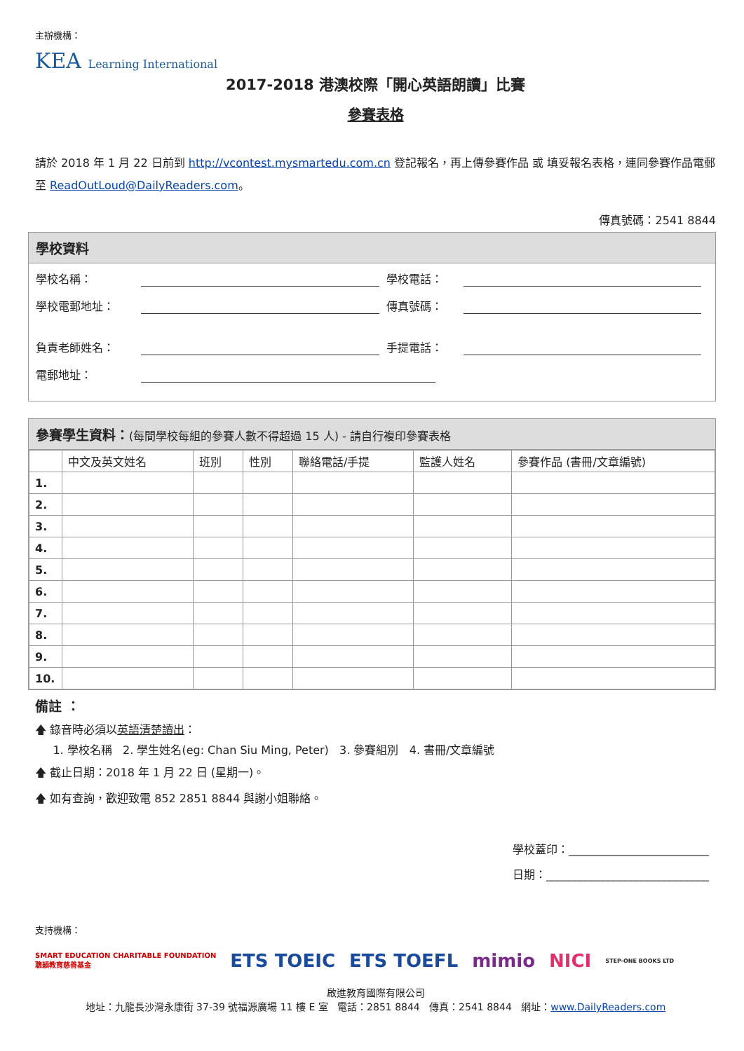主辦機構：
KEA Learning International
2017-2018 港澳校際「開心英語朗讀」比賽
參賽表格
請於 2018 年 1 月 22 日前到 http://vcontest.mysmartedu.com.cn 登記報名，再上傳參賽作品 或 填妥報名表格，連同參賽作品電郵至 ReadOutLoud@DailyReaders.com。
傳真號碼：2541 8844
學校資料
學校名稱： 學校電話：
學校電郵地址： 傳真號碼：
負責老師姓名： 手提電話：
電郵地址：
參賽學生資料：(每間學校每組的參賽人數不得超過 15 人) - 請自行複印參賽表格
| | 中文及英文姓名 | 班別 | 性別 | 聯絡電話/手提 | 監護人姓名 | 參賽作品 (書冊/文章編號) |
| --- | --- | --- | --- | --- | --- | --- |
| 1. | | | | | | |
| 2. | | | | | | |
| 3. | | | | | | |
| 4. | | | | | | |
| 5. | | | | | | |
| 6. | | | | | | |
| 7. | | | | | | |
| 8. | | | | | | |
| 9. | | | | | | |
| 10. | | | | | | |
備註 ：
🡅 錄音時必須以英語清楚讀出：
1. 學校名稱 2. 學生姓名(eg: Chan Siu Ming, Peter) 3. 參賽組別 4. 書冊/文章編號
🡅 截止日期：2018 年 1 月 22 日 (星期一)。
🡅 如有查詢，歡迎致電 852 2851 8844 與謝小姐聯絡。
學校蓋印：_________________________
日期：_____________________________
支持機構：
SMART EDUCATION CHARITABLE FOUNDATION
聰穎教育慈善基金 ETS TOEIC ETS TOEFL mimio NICI STEP-ONE BOOKS LTD
啟進教育國際有限公司
地址：九龍長沙灣永康街 37-39 號福源廣場 11 樓 E 室 電話：2851 8844 傳真：2541 8844 網址：www.DailyReaders.com